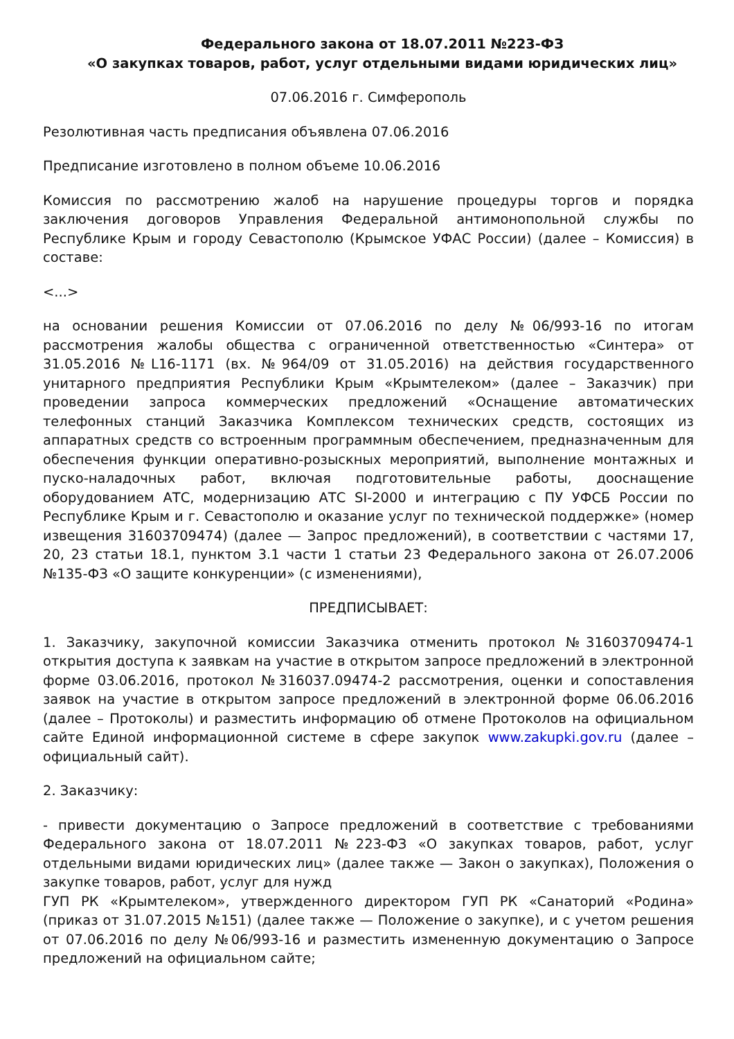Федерального закона от 18.07.2011 №223-ФЗ
«О закупках товаров, работ, услуг отдельными видами юридических лиц»
07.06.2016 г. Симферополь
Резолютивная часть предписания объявлена 07.06.2016
Предписание изготовлено в полном объеме 10.06.2016
Комиссия по рассмотрению жалоб на нарушение процедуры торгов и порядка заключения договоров Управления Федеральной антимонопольной службы по Республике Крым и городу Севастополю (Крымское УФАС России) (далее – Комиссия) в составе:
<...>
на основании решения Комиссии от 07.06.2016 по делу №06/993-16 по итогам рассмотрения жалобы общества с ограниченной ответственностью «Синтера» от 31.05.2016 №L16-1171 (вх. №964/09 от 31.05.2016) на действия государственного унитарного предприятия Республики Крым «Крымтелеком» (далее – Заказчик) при проведении запроса коммерческих предложений «Оснащение автоматических телефонных станций Заказчика Комплексом технических средств, состоящих из аппаратных средств со встроенным программным обеспечением, предназначенным для обеспечения функции оперативно-розыскных мероприятий, выполнение монтажных и пуско-наладочных работ, включая подготовительные работы, дооснащение оборудованием АТС, модернизацию АТС SI-2000 и интеграцию с ПУ УФСБ России по Республике Крым и г. Севастополю и оказание услуг по технической поддержке» (номер извещения 31603709474) (далее — Запрос предложений), в соответствии с частями 17, 20, 23 статьи 18.1, пунктом 3.1 части 1 статьи 23 Федерального закона от 26.07.2006 №135-ФЗ «О защите конкуренции» (с изменениями),
ПРЕДПИСЫВАЕТ:
1. Заказчику, закупочной комиссии Заказчика отменить протокол №31603709474-1 открытия доступа к заявкам на участие в открытом запросе предложений в электронной форме 03.06.2016, протокол №316037.09474-2 рассмотрения, оценки и сопоставления заявок на участие в открытом запросе предложений в электронной форме 06.06.2016 (далее – Протоколы) и разместить информацию об отмене Протоколов на официальном сайте Единой информационной системе в сфере закупок www.zakupki.gov.ru (далее – официальный сайт).
2. Заказчику:
- привести документацию о Запросе предложений в соответствие с требованиями Федерального закона от 18.07.2011 №223-ФЗ «О закупках товаров, работ, услуг отдельными видами юридических лиц» (далее также — Закон о закупках), Положения о закупке товаров, работ, услуг для нужд
ГУП РК «Крымтелеком», утвержденного директором ГУП РК «Санаторий «Родина» (приказ от 31.07.2015 №151) (далее также — Положение о закупке), и с учетом решения от 07.06.2016 по делу №06/993-16 и разместить измененную документацию о Запросе предложений на официальном сайте;